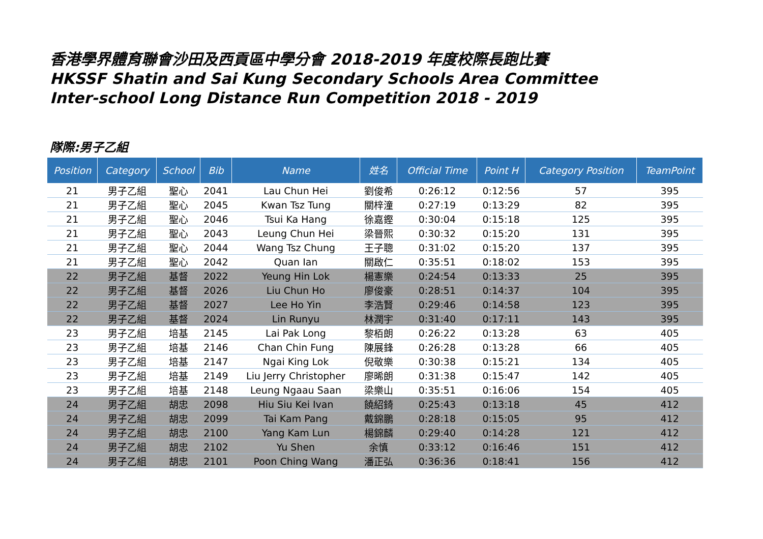香港學界體育聯會沙田及西貢區中學分會 2018-2019 年度校際長跑比賽
HKSSF Shatin and Sai Kung Secondary Schools Area Committee
Inter-school Long Distance Run Competition 2018 - 2019
隊際:男子乙組
| Position | Category | School | Bib | Name | 姓名 | Official Time | Point H | Category Position | TeamPoint |
| --- | --- | --- | --- | --- | --- | --- | --- | --- | --- |
| 21 | 男子乙組 | 聖心 | 2041 | Lau Chun Hei | 劉俊希 | 0:26:12 | 0:12:56 | 57 | 395 |
| 21 | 男子乙組 | 聖心 | 2045 | Kwan Tsz Tung | 關梓潼 | 0:27:19 | 0:13:29 | 82 | 395 |
| 21 | 男子乙組 | 聖心 | 2046 | Tsui Ka Hang | 徐嘉鏗 | 0:30:04 | 0:15:18 | 125 | 395 |
| 21 | 男子乙組 | 聖心 | 2043 | Leung Chun Hei | 梁晉熙 | 0:30:32 | 0:15:20 | 131 | 395 |
| 21 | 男子乙組 | 聖心 | 2044 | Wang Tsz Chung | 王子聰 | 0:31:02 | 0:15:20 | 137 | 395 |
| 21 | 男子乙組 | 聖心 | 2042 | Quan Ian | 關啟仁 | 0:35:51 | 0:18:02 | 153 | 395 |
| 22 | 男子乙組 | 基督 | 2022 | Yeung Hin Lok | 楊憲樂 | 0:24:54 | 0:13:33 | 25 | 395 |
| 22 | 男子乙組 | 基督 | 2026 | Liu Chun Ho | 廖俊豪 | 0:28:51 | 0:14:37 | 104 | 395 |
| 22 | 男子乙組 | 基督 | 2027 | Lee Ho Yin | 李浩賢 | 0:29:46 | 0:14:58 | 123 | 395 |
| 22 | 男子乙組 | 基督 | 2024 | Lin Runyu | 林潤宇 | 0:31:40 | 0:17:11 | 143 | 395 |
| 23 | 男子乙組 | 培基 | 2145 | Lai Pak Long | 黎栢朗 | 0:26:22 | 0:13:28 | 63 | 405 |
| 23 | 男子乙組 | 培基 | 2146 | Chan Chin Fung | 陳展鋒 | 0:26:28 | 0:13:28 | 66 | 405 |
| 23 | 男子乙組 | 培基 | 2147 | Ngai King Lok | 倪敬樂 | 0:30:38 | 0:15:21 | 134 | 405 |
| 23 | 男子乙組 | 培基 | 2149 | Liu Jerry Christopher | 廖晞朗 | 0:31:38 | 0:15:47 | 142 | 405 |
| 23 | 男子乙組 | 培基 | 2148 | Leung Ngaau Saan | 梁樂山 | 0:35:51 | 0:16:06 | 154 | 405 |
| 24 | 男子乙組 | 胡忠 | 2098 | Hiu Siu Kei Ivan | 饒紹錡 | 0:25:43 | 0:13:18 | 45 | 412 |
| 24 | 男子乙組 | 胡忠 | 2099 | Tai Kam Pang | 戴錦鵬 | 0:28:18 | 0:15:05 | 95 | 412 |
| 24 | 男子乙組 | 胡忠 | 2100 | Yang Kam Lun | 楊錦麟 | 0:29:40 | 0:14:28 | 121 | 412 |
| 24 | 男子乙組 | 胡忠 | 2102 | Yu Shen | 余慎 | 0:33:12 | 0:16:46 | 151 | 412 |
| 24 | 男子乙組 | 胡忠 | 2101 | Poon Ching Wang | 潘正弘 | 0:36:36 | 0:18:41 | 156 | 412 |